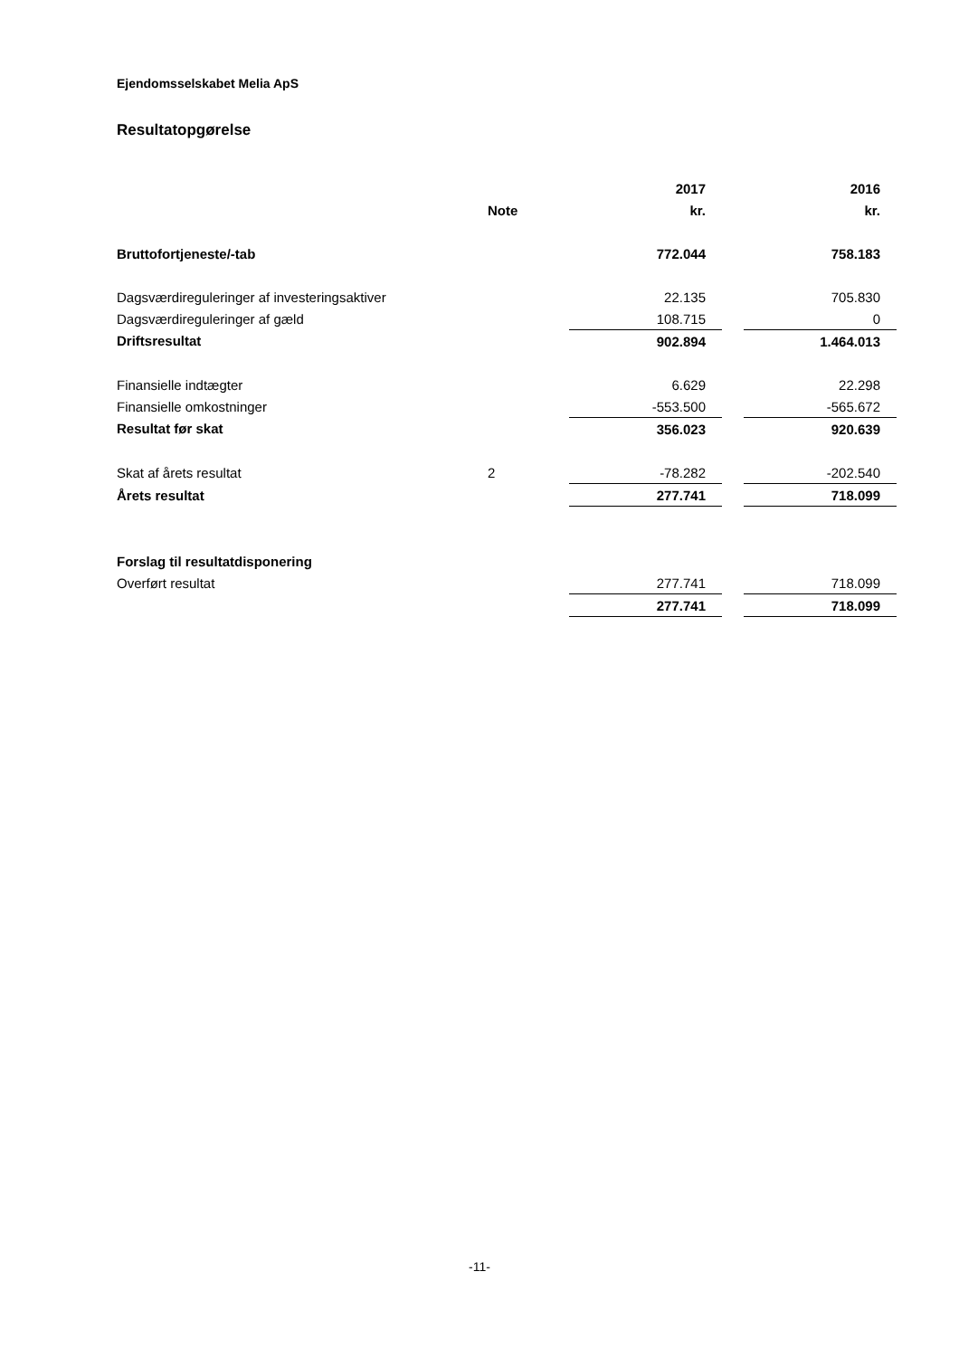Ejendomsselskabet Melia ApS
Resultatopgørelse
| | | 2017 | | 2016 |
| --- | --- | --- | --- | --- |
| | Note | kr. | | kr. |
| Bruttofortjeneste/-tab | | 772.044 | | 758.183 |
| Dagsværdireguleringer af investeringsaktiver | | 22.135 | | 705.830 |
| Dagsværdireguleringer af gæld | | 108.715 | | 0 |
| Driftsresultat | | 902.894 | | 1.464.013 |
| Finansielle indtægter | | 6.629 | | 22.298 |
| Finansielle omkostninger | | -553.500 | | -565.672 |
| Resultat før skat | | 356.023 | | 920.639 |
| Skat af årets resultat | 2 | -78.282 | | -202.540 |
| Årets resultat | | 277.741 | | 718.099 |
| Forslag til resultatdisponering | | | | |
| Overført resultat | | 277.741 | | 718.099 |
| | | 277.741 | | 718.099 |
-11-